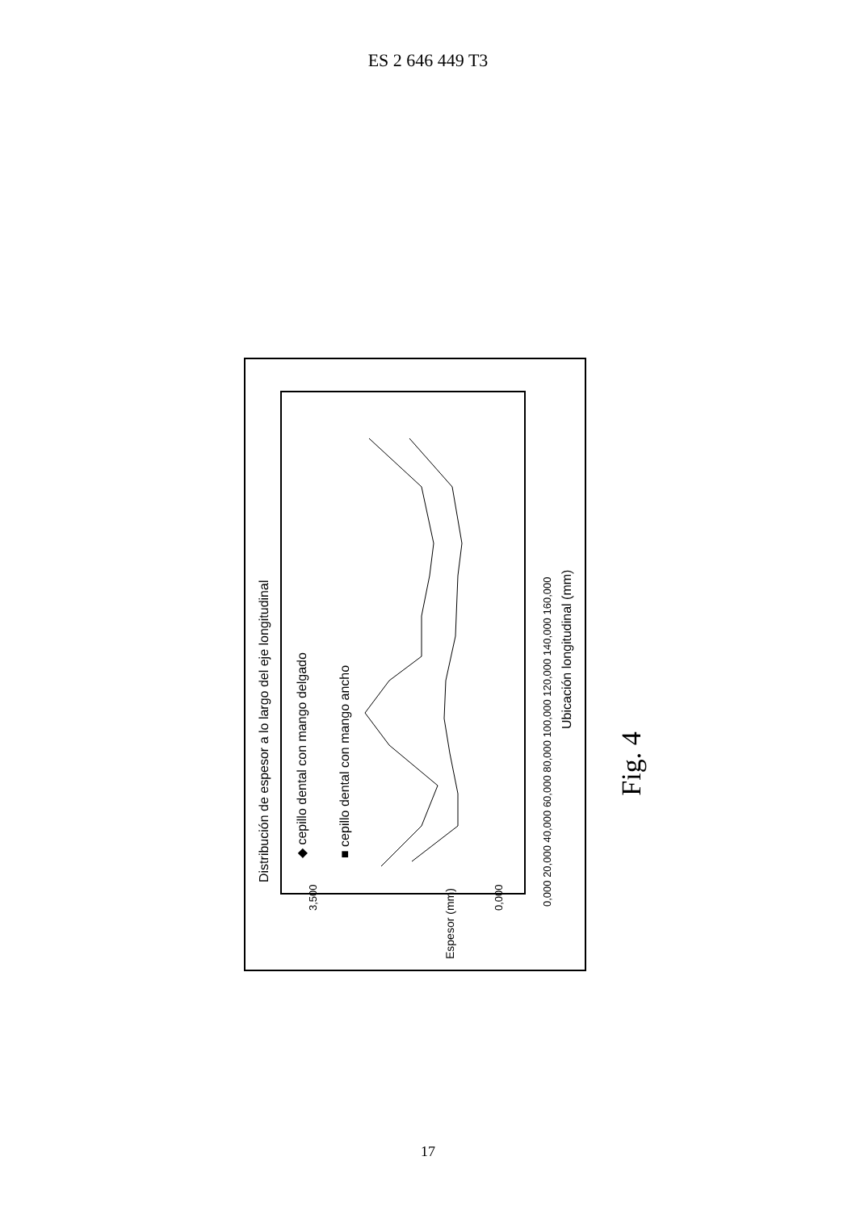ES 2 646 449 T3
Distribución de espesor a lo largo del eje longitudinal
◆ cepillo dental con mango delgado
■ cepillo dental con mango ancho
Ubicación longitudinal (mm)
Espesor (mm)
0,000 20,000 40,000 60,000 80,000 100,000 120,000 140,000 160,000
3,500
0,000
Fig. 4
17